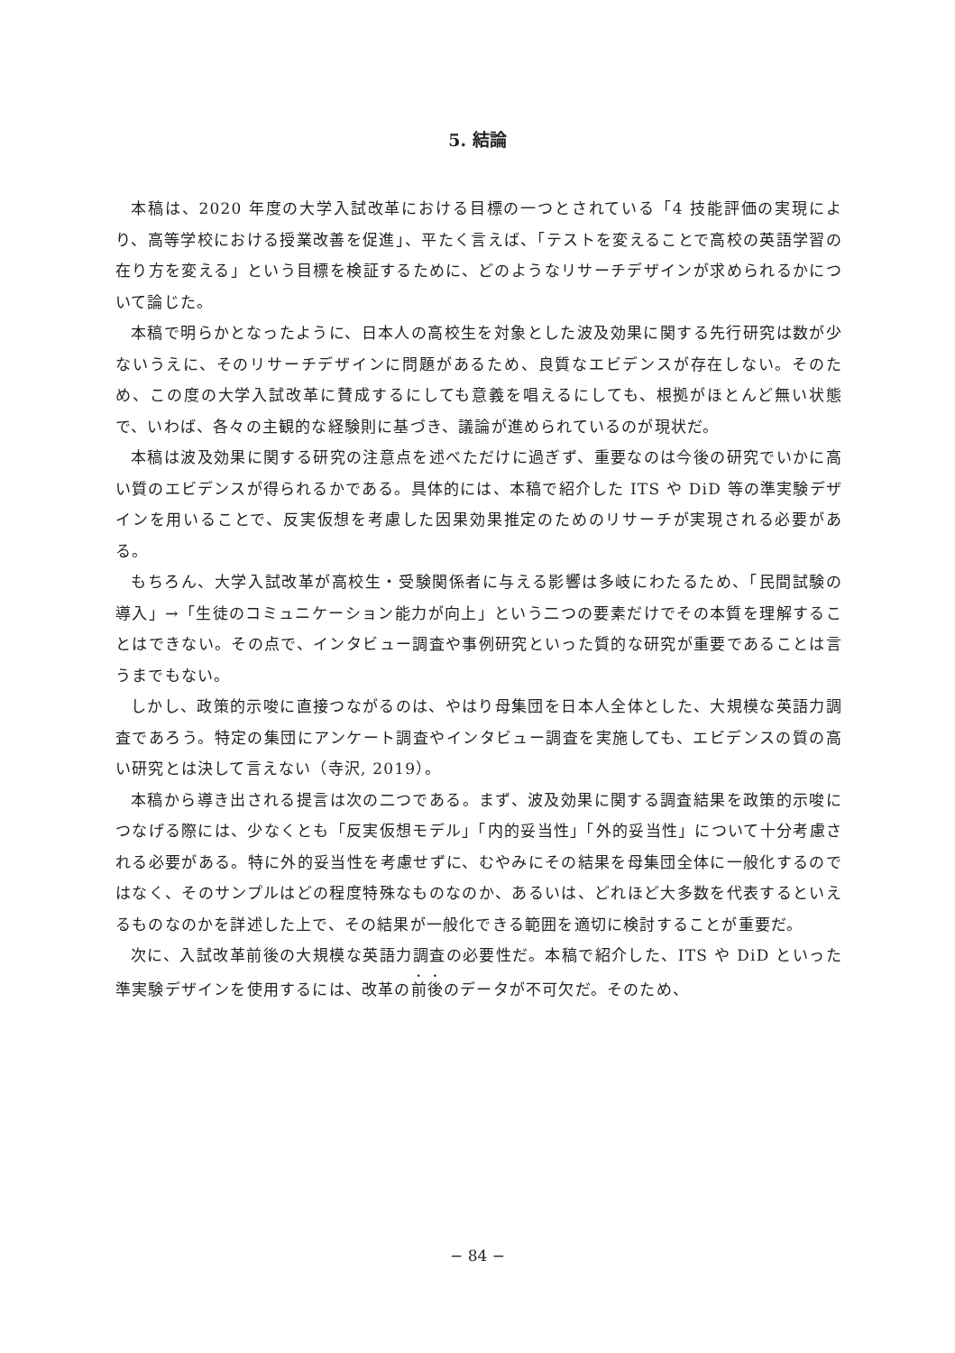5. 結論
本稿は、2020 年度の大学入試改革における目標の一つとされている「4 技能評価の実現により、高等学校における授業改善を促進」、平たく言えば、「テストを変えることで高校の英語学習の在り方を変える」という目標を検証するために、どのようなリサーチデザインが求められるかについて論じた。
本稿で明らかとなったように、日本人の高校生を対象とした波及効果に関する先行研究は数が少ないうえに、そのリサーチデザインに問題があるため、良質なエビデンスが存在しない。そのため、この度の大学入試改革に賛成するにしても意義を唱えるにしても、根拠がほとんど無い状態で、いわば、各々の主観的な経験則に基づき、議論が進められているのが現状だ。
本稿は波及効果に関する研究の注意点を述べただけに過ぎず、重要なのは今後の研究でいかに高い質のエビデンスが得られるかである。具体的には、本稿で紹介した ITS や DiD 等の準実験デザインを用いることで、反実仮想を考慮した因果効果推定のためのリサーチが実現される必要がある。
もちろん、大学入試改革が高校生・受験関係者に与える影響は多岐にわたるため、「民間試験の導入」→「生徒のコミュニケーション能力が向上」という二つの要素だけでその本質を理解することはできない。その点で、インタビュー調査や事例研究といった質的な研究が重要であることは言うまでもない。
しかし、政策的示唆に直接つながるのは、やはり母集団を日本人全体とした、大規模な英語力調査であろう。特定の集団にアンケート調査やインタビュー調査を実施しても、エビデンスの質の高い研究とは決して言えない（寺沢, 2019）。
本稿から導き出される提言は次の二つである。まず、波及効果に関する調査結果を政策的示唆につなげる際には、少なくとも「反実仮想モデル」「内的妥当性」「外的妥当性」について十分考慮される必要がある。特に外的妥当性を考慮せずに、むやみにその結果を母集団全体に一般化するのではなく、そのサンプルはどの程度特殊なものなのか、あるいは、どれほど大多数を代表するといえるものなのかを詳述した上で、その結果が一般化できる範囲を適切に検討することが重要だ。
次に、入試改革前後の大規模な英語力調査の必要性だ。本稿で紹介した、ITS や DiD といった準実験デザインを使用するには、改革の前後のデータが不可欠だ。そのため、
− 84 −